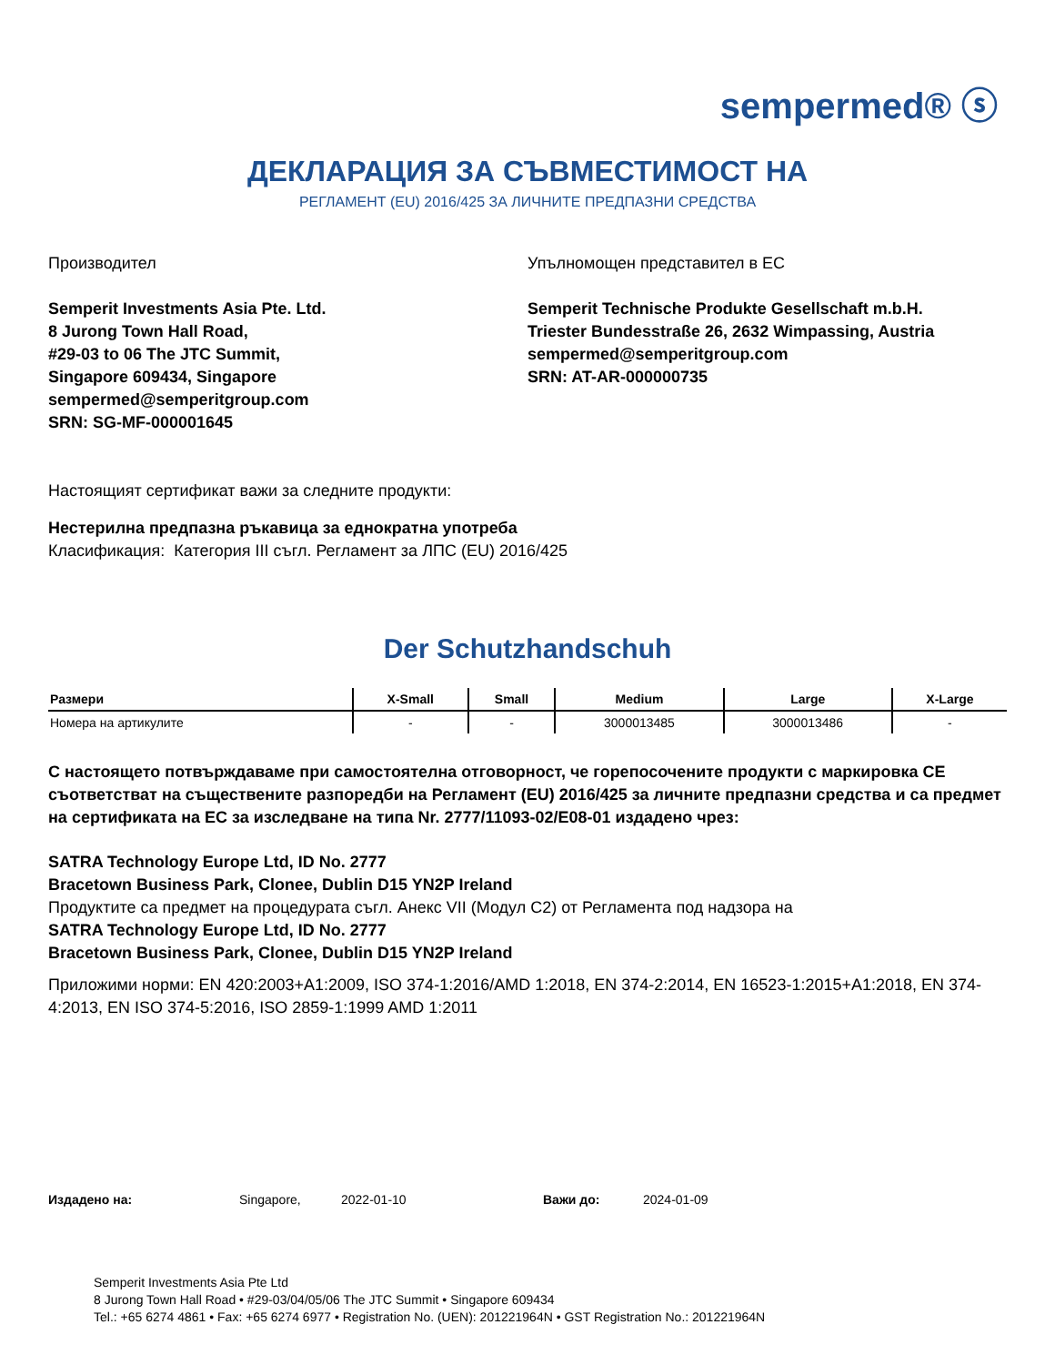sempermed® ⓢ
ДЕКЛАРАЦИЯ ЗА СЪВМЕСТИМОСТ НА
РЕГЛАМЕНТ (EU) 2016/425 ЗА ЛИЧНИТЕ ПРЕДПАЗНИ СРЕДСТВА
Производител
Semperit Investments Asia Pte. Ltd.
8 Jurong Town Hall Road,
#29-03 to 06 The JTC Summit,
Singapore 609434, Singapore
sempermed@semperitgroup.com
SRN: SG-MF-000001645
Упълномощен представител в ЕС
Semperit Technische Produkte Gesellschaft m.b.H.
Triester Bundesstraße 26, 2632 Wimpassing, Austria
sempermed@semperitgroup.com
SRN: AT-AR-000000735
Настоящият сертификат важи за следните продукти:
Нестерилна предпазна ръкавица за еднократна употреба
Класификация: Категория III съгл. Регламент за ЛПС (EU) 2016/425
Der Schutzhandschuh
| Размери | X-Small | Small | Medium | Large | X-Large |
| --- | --- | --- | --- | --- | --- |
| Номера на артикулите | - | - | 3000013485 | 3000013486 | - |
С настоящето потвърждаваме при самостоятелна отговорност, че горепосочените продукти с маркировка CE съответстват на съществените разпоредби на Регламент (EU) 2016/425 за личните предпазни средства и са предмет на сертификата на ЕС за изследване на типа Nr. 2777/11093-02/E08-01 издадено чрез:
SATRA Technology Europe Ltd, ID No. 2777
Bracetown Business Park, Clonee, Dublin D15 YN2P Ireland
Продуктите са предмет на процедурата съгл. Анекс VII (Модул C2) от Регламента под надзора на
SATRA Technology Europe Ltd, ID No. 2777
Bracetown Business Park, Clonee, Dublin D15 YN2P Ireland
Приложими норми: EN 420:2003+A1:2009, ISO 374-1:2016/AMD 1:2018, EN 374-2:2014, EN 16523-1:2015+A1:2018, EN 374-4:2013, EN ISO 374-5:2016, ISO 2859-1:1999 AMD 1:2011
Издадено на: Singapore, 2022-01-10 Важи до: 2024-01-09
Semperit Investments Asia Pte Ltd
8 Jurong Town Hall Road • #29-03/04/05/06 The JTC Summit • Singapore 609434
Tel.: +65 6274 4861 • Fax: +65 6274 6977 • Registration No. (UEN): 201221964N • GST Registration No.: 201221964N